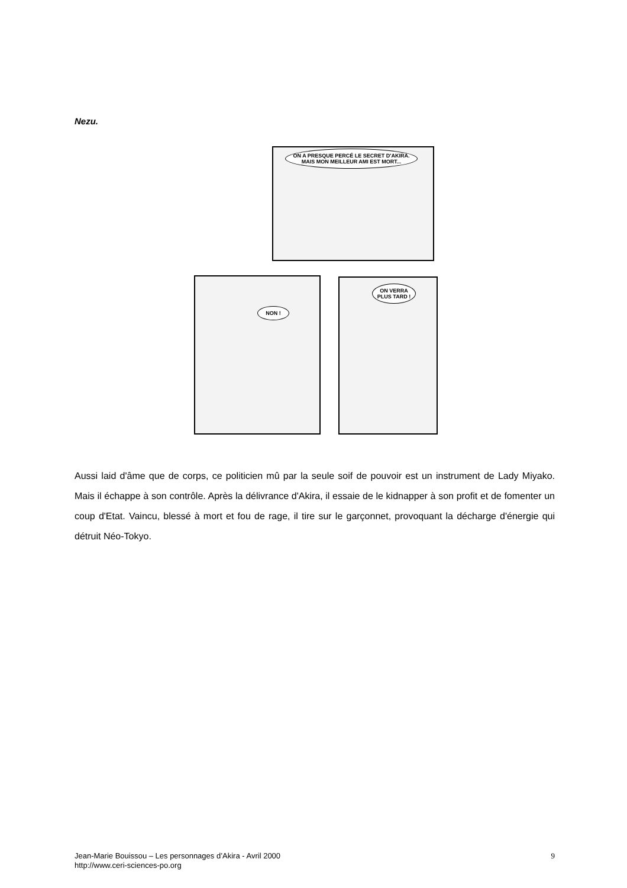Nezu.
ON A PRESQUE PERCÉ LE SECRET D'AKIRA. MAIS MON MEILLEUR AMI EST MORT...
NON !
ON VERRA PLUS TARD !
Aussi laid d'âme que de corps, ce politicien mû par la seule soif de pouvoir est un instrument de Lady Miyako. Mais il échappe à son contrôle. Après la délivrance d'Akira, il essaie de le kidnapper à son profit et de fomenter un coup d'Etat. Vaincu, blessé à mort et fou de rage, il tire sur le garçonnet, provoquant la décharge d'énergie qui détruit Néo-Tokyo.
Jean-Marie Bouissou – Les personnages d’Akira - Avril 2000
http://www.ceri-sciences-po.org
9